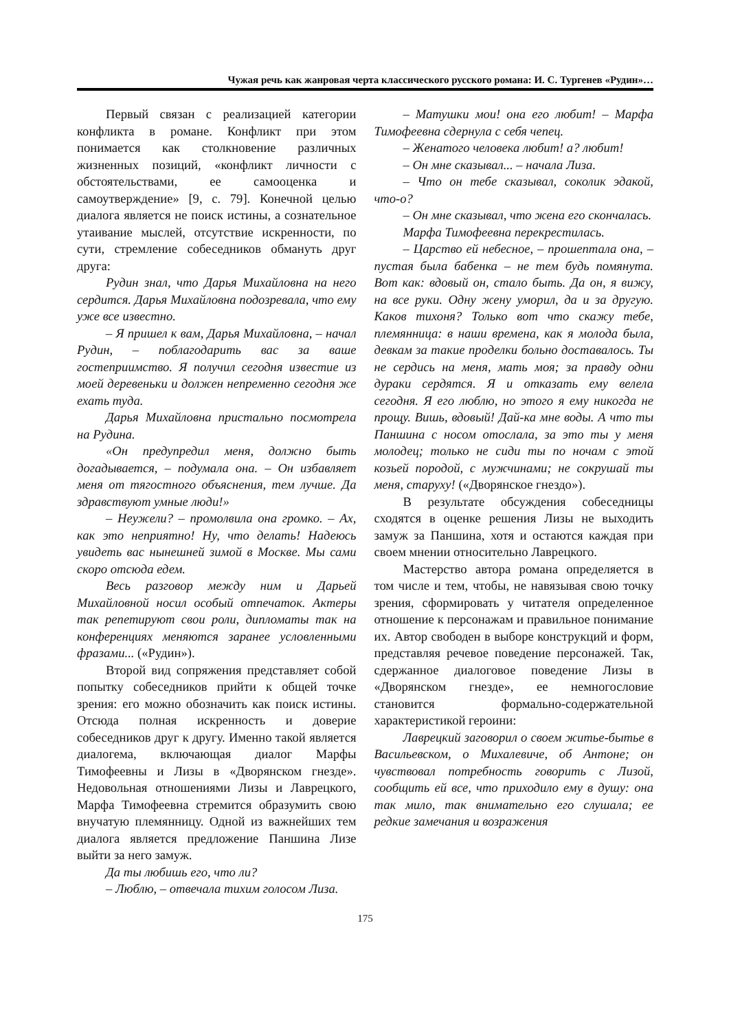Чужая речь как жанровая черта классического русского романа: И. С. Тургенев «Рудин»…
Первый связан с реализацией категории конфликта в романе. Конфликт при этом понимается как столкновение различных жизненных позиций, «конфликт личности с обстоятельствами, ее самооценка и самоутверждение» [9, с. 79]. Конечной целью диалога является не поиск истины, а сознательное утаивание мыслей, отсутствие искренности, по сути, стремление собеседников обмануть друг друга:
Рудин знал, что Дарья Михайловна на него сердится. Дарья Михайловна подозревала, что ему уже все известно.
– Я пришел к вам, Дарья Михайловна, – начал Рудин, – поблагодарить вас за ваше гостеприимство. Я получил сегодня известие из моей деревеньки и должен непременно сегодня же ехать туда.
Дарья Михайловна пристально посмотрела на Рудина.
«Он предупредил меня, должно быть догадывается, – подумала она. – Он избавляет меня от тягостного объяснения, тем лучше. Да здравствуют умные люди!»
– Неужели? – промолвила она громко. – Ах, как это неприятно! Ну, что делать! Надеюсь увидеть вас нынешней зимой в Москве. Мы сами скоро отсюда едем.
Весь разговор между ним и Дарьей Михайловной носил особый отпечаток. Актеры так репетируют свои роли, дипломаты так на конференциях меняются заранее условленными фразами... («Рудин»).
Второй вид сопряжения представляет собой попытку собеседников прийти к общей точке зрения: его можно обозначить как поиск истины. Отсюда полная искренность и доверие собеседников друг к другу. Именно такой является диалогема, включающая диалог Марфы Тимофеевны и Лизы в «Дворянском гнезде». Недовольная отношениями Лизы и Лаврецкого, Марфа Тимофеевна стремится образумить свою внучатую племянницу. Одной из важнейших тем диалога является предложение Паншина Лизе выйти за него замуж.
Да ты любишь его, что ли?
– Люблю, – отвечала тихим голосом Лиза.
– Матушки мои! она его любит! – Марфа Тимофеевна сдернула с себя чепец.
– Женатого человека любит! а? любит!
– Он мне сказывал... – начала Лиза.
– Что он тебе сказывал, соколик эдакой, что-о?
– Он мне сказывал, что жена его скончалась.
Марфа Тимофеевна перекрестилась.
– Царство ей небесное, – прошептала она, – пустая была бабенка – не тем будь помянута. Вот как: вдовый он, стало быть. Да он, я вижу, на все руки. Одну жену уморил, да и за другую. Каков тихоня? Только вот что скажу тебе, племянница: в наши времена, как я молода была, девкам за такие проделки больно доставалось. Ты не сердись на меня, мать моя; за правду одни дураки сердятся. Я и отказать ему велела сегодня. Я его люблю, но этого я ему никогда не прощу. Вишь, вдовый! Дай-ка мне воды. А что ты Паншина с носом отослала, за это ты у меня молодец; только не сиди ты по ночам с этой козьей породой, с мужчинами; не сокрушай ты меня, старуху! («Дворянское гнездо»).
В результате обсуждения собеседницы сходятся в оценке решения Лизы не выходить замуж за Паншина, хотя и остаются каждая при своем мнении относительно Лаврецкого.
Мастерство автора романа определяется в том числе и тем, чтобы, не навязывая свою точку зрения, сформировать у читателя определенное отношение к персонажам и правильное понимание их. Автор свободен в выборе конструкций и форм, представляя речевое поведение персонажей. Так, сдержанное диалоговое поведение Лизы в «Дворянском гнезде», ее немногословие становится формально-содержательной характеристикой героини:
Лаврецкий заговорил о своем житье-бытье в Васильевском, о Михалевиче, об Антоне; он чувствовал потребность говорить с Лизой, сообщить ей все, что приходило ему в душу: она так мило, так внимательно его слушала; ее редкие замечания и возражения
175